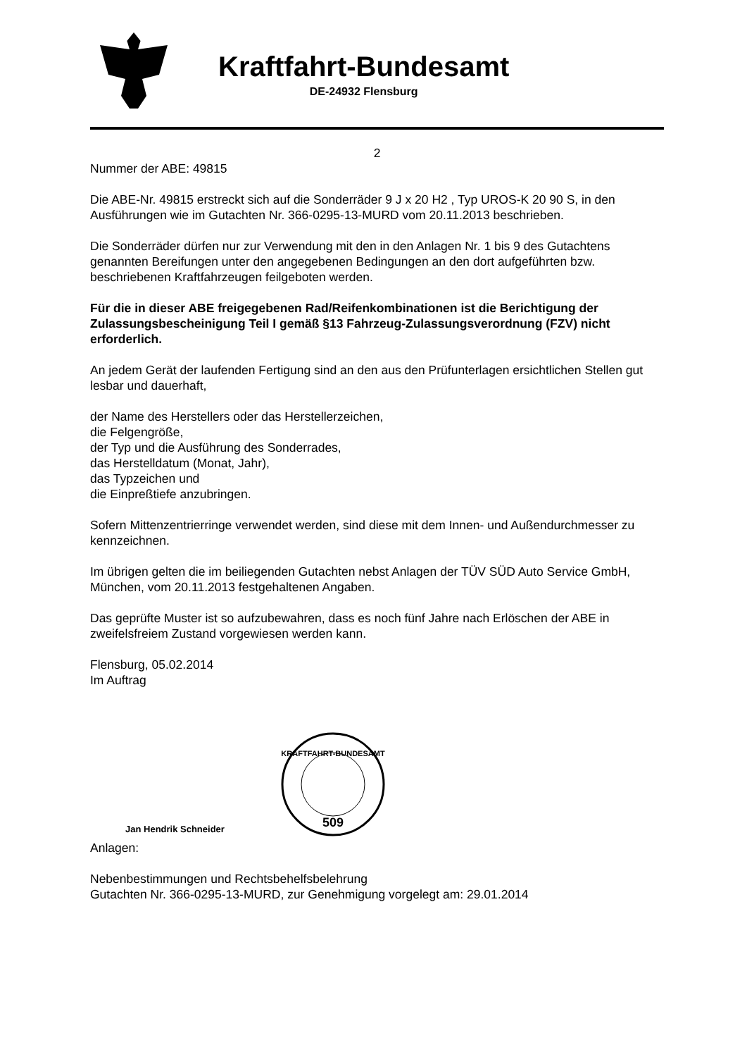Kraftfahrt-Bundesamt
DE-24932 Flensburg
2
Nummer der ABE: 49815
Die ABE-Nr. 49815 erstreckt sich auf die Sonderräder 9 J x 20 H2 , Typ UROS-K 20 90 S, in den Ausführungen wie im Gutachten Nr. 366-0295-13-MURD vom 20.11.2013 beschrieben.
Die Sonderräder dürfen nur zur Verwendung mit den in den Anlagen Nr. 1 bis 9 des Gutachtens genannten Bereifungen unter den angegebenen Bedingungen an den dort aufgeführten bzw. beschriebenen Kraftfahrzeugen feilgeboten werden.
Für die in dieser ABE freigegebenen Rad/Reifenkombinationen ist die Berichtigung der Zulassungsbescheinigung Teil I gemäß §13 Fahrzeug-Zulassungsverordnung (FZV) nicht erforderlich.
An jedem Gerät der laufenden Fertigung sind an den aus den Prüfunterlagen ersichtlichen Stellen gut lesbar und dauerhaft,
der Name des Herstellers oder das Herstellerzeichen,
die Felgengröße,
der Typ und die Ausführung des Sonderrades,
das Herstelldatum (Monat, Jahr),
das Typzeichen und
die Einpreßtiefe anzubringen.
Sofern Mittenzentrierringe verwendet werden, sind diese mit dem Innen- und Außendurchmesser zu kennzeichnen.
Im übrigen gelten die im beiliegenden Gutachten nebst Anlagen der TÜV SÜD Auto Service GmbH, München, vom 20.11.2013 festgehaltenen Angaben.
Das geprüfte Muster ist so aufzubewahren, dass es noch fünf Jahre nach Erlöschen der ABE in zweifelsfreiem Zustand vorgewiesen werden kann.
Flensburg, 05.02.2014
Im Auftrag
Jan Hendrik Schneider
KRAFTFAHRT-BUNDESAMT
509
Anlagen:
Nebenbestimmungen und Rechtsbehelfsbelehrung
Gutachten Nr. 366-0295-13-MURD, zur Genehmigung vorgelegt am: 29.01.2014